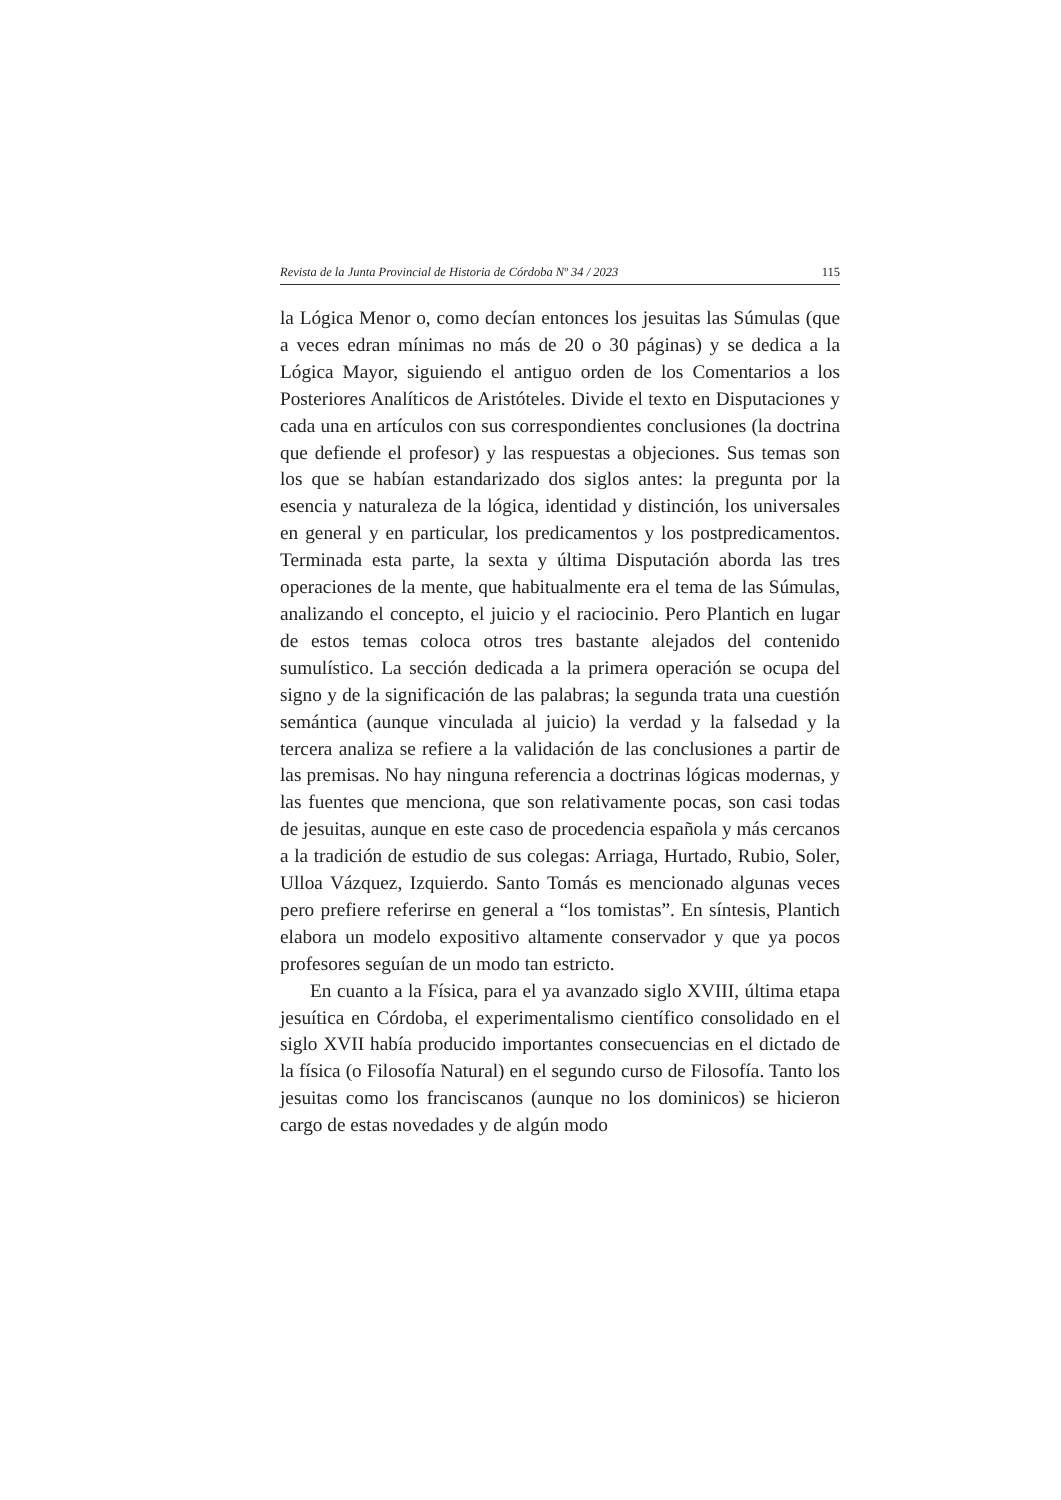Revista de la Junta Provincial de Historia de Córdoba Nº 34 / 2023 115
la Lógica Menor o, como decían entonces los jesuitas las Súmulas (que a veces edran mínimas no más de 20 o 30 páginas) y se dedica a la Lógica Mayor, siguiendo el antiguo orden de los Comentarios a los Posteriores Analíticos de Aristóteles. Divide el texto en Disputaciones y cada una en artículos con sus correspondientes conclusiones (la doctrina que defiende el profesor) y las respuestas a objeciones. Sus temas son los que se habían estandarizado dos siglos antes: la pregunta por la esencia y naturaleza de la lógica, identidad y distinción, los universales en general y en particular, los predicamentos y los postpredicamentos. Terminada esta parte, la sexta y última Disputación aborda las tres operaciones de la mente, que habitualmente era el tema de las Súmulas, analizando el concepto, el juicio y el raciocinio. Pero Plantich en lugar de estos temas coloca otros tres bastante alejados del contenido sumulístico. La sección dedicada a la primera operación se ocupa del signo y de la significación de las palabras; la segunda trata una cuestión semántica (aunque vinculada al juicio) la verdad y la falsedad y la tercera analiza se refiere a la validación de las conclusiones a partir de las premisas. No hay ninguna referencia a doctrinas lógicas modernas, y las fuentes que menciona, que son relativamente pocas, son casi todas de jesuitas, aunque en este caso de procedencia española y más cercanos a la tradición de estudio de sus colegas: Arriaga, Hurtado, Rubio, Soler, Ulloa Vázquez, Izquierdo. Santo Tomás es mencionado algunas veces pero prefiere referirse en general a “los tomistas”. En síntesis, Plantich elabora un modelo expositivo altamente conservador y que ya pocos profesores seguían de un modo tan estricto.
En cuanto a la Física, para el ya avanzado siglo XVIII, última etapa jesuítica en Córdoba, el experimentalismo científico consolidado en el siglo XVII había producido importantes consecuencias en el dictado de la física (o Filosofía Natural) en el segundo curso de Filosofía. Tanto los jesuitas como los franciscanos (aunque no los dominicos) se hicieron cargo de estas novedades y de algún modo